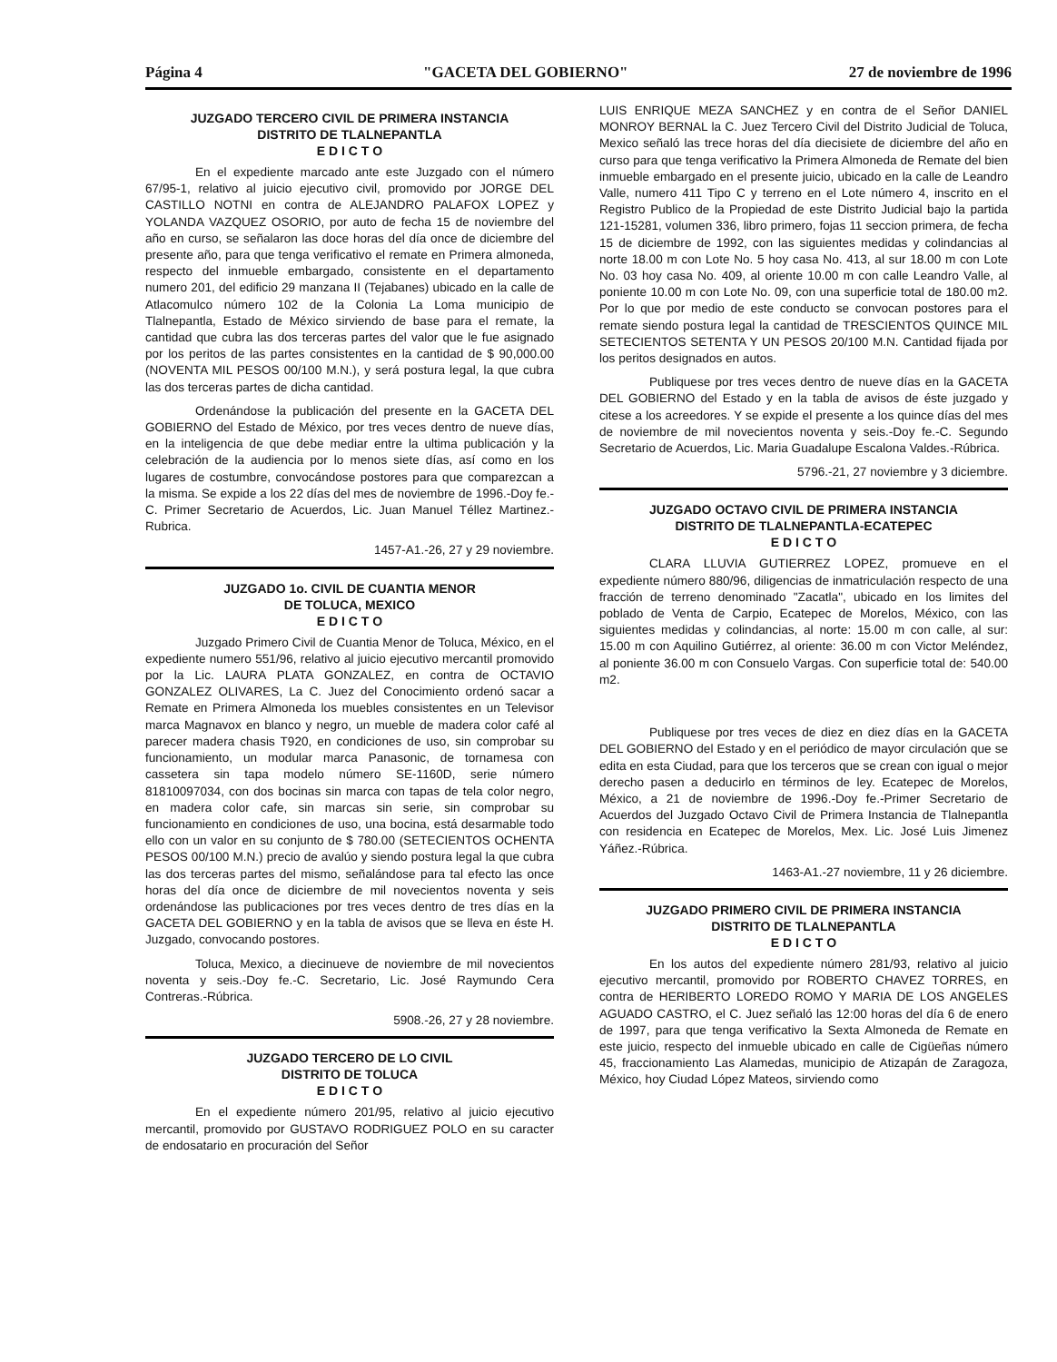Página 4 "GACETA DEL GOBIERNO" 27 de noviembre de 1996
JUZGADO TERCERO CIVIL DE PRIMERA INSTANCIA
DISTRITO DE TLALNEPANTLA
E D I C T O
En el expediente marcado ante este Juzgado con el número 67/95-1, relativo al juicio ejecutivo civil, promovido por JORGE DEL CASTILLO NOTNI en contra de ALEJANDRO PALAFOX LOPEZ y YOLANDA VAZQUEZ OSORIO, por auto de fecha 15 de noviembre del año en curso, se señalaron las doce horas del día once de diciembre del presente año, para que tenga verificativo el remate en Primera almoneda, respecto del inmueble embargado, consistente en el departamento numero 201, del edificio 29 manzana II (Tejabanes) ubicado en la calle de Atlacomulco número 102 de la Colonia La Loma municipio de Tlalnepantla, Estado de México sirviendo de base para el remate, la cantidad que cubra las dos terceras partes del valor que le fue asignado por los peritos de las partes consistentes en la cantidad de $ 90,000.00 (NOVENTA MIL PESOS 00/100 M.N.), y será postura legal, la que cubra las dos terceras partes de dicha cantidad.
Ordenándose la publicación del presente en la GACETA DEL GOBIERNO del Estado de México, por tres veces dentro de nueve días, en la inteligencia de que debe mediar entre la ultima publicación y la celebración de la audiencia por lo menos siete días, así como en los lugares de costumbre, convocándose postores para que comparezcan a la misma. Se expide a los 22 días del mes de noviembre de 1996.-Doy fe.-C. Primer Secretario de Acuerdos, Lic. Juan Manuel Téllez Martinez.-Rubrica.
1457-A1.-26, 27 y 29 noviembre.
JUZGADO 1o. CIVIL DE CUANTIA MENOR
DE TOLUCA, MEXICO
E D I C T O
Juzgado Primero Civil de Cuantia Menor de Toluca, México, en el expediente numero 551/96, relativo al juicio ejecutivo mercantil promovido por la Lic. LAURA PLATA GONZALEZ, en contra de OCTAVIO GONZALEZ OLIVARES, La C. Juez del Conocimiento ordenó sacar a Remate en Primera Almoneda los muebles consistentes en un Televisor marca Magnavox en blanco y negro, un mueble de madera color café al parecer madera chasis T920, en condiciones de uso, sin comprobar su funcionamiento, un modular marca Panasonic, de tornamesa con cassetera sin tapa modelo número SE-1160D, serie número 81810097034, con dos bocinas sin marca con tapas de tela color negro, en madera color cafe, sin marcas sin serie, sin comprobar su funcionamiento en condiciones de uso, una bocina, está desarmable todo ello con un valor en su conjunto de $ 780.00 (SETECIENTOS OCHENTA PESOS 00/100 M.N.) precio de avalúo y siendo postura legal la que cubra las dos terceras partes del mismo, señalándose para tal efecto las once horas del día once de diciembre de mil novecientos noventa y seis ordenándose las publicaciones por tres veces dentro de tres días en la GACETA DEL GOBIERNO y en la tabla de avisos que se lleva en éste H. Juzgado, convocando postores.
Toluca, Mexico, a diecinueve de noviembre de mil novecientos noventa y seis.-Doy fe.-C. Secretario, Lic. José Raymundo Cera Contreras.-Rúbrica.
5908.-26, 27 y 28 noviembre.
JUZGADO TERCERO DE LO CIVIL
DISTRITO DE TOLUCA
E D I C T O
En el expediente número 201/95, relativo al juicio ejecutivo mercantil, promovido por GUSTAVO RODRIGUEZ POLO en su caracter de endosatario en procuración del Señor
LUIS ENRIQUE MEZA SANCHEZ y en contra de el Señor DANIEL MONROY BERNAL la C. Juez Tercero Civil del Distrito Judicial de Toluca, Mexico señaló las trece horas del día diecisiete de diciembre del año en curso para que tenga verificativo la Primera Almoneda de Remate del bien inmueble embargado en el presente juicio, ubicado en la calle de Leandro Valle, numero 411 Tipo C y terreno en el Lote número 4, inscrito en el Registro Publico de la Propiedad de este Distrito Judicial bajo la partida 121-15281, volumen 336, libro primero, fojas 11 seccion primera, de fecha 15 de diciembre de 1992, con las siguientes medidas y colindancias al norte 18.00 m con Lote No. 5 hoy casa No. 413, al sur 18.00 m con Lote No. 03 hoy casa No. 409, al oriente 10.00 m con calle Leandro Valle, al poniente 10.00 m con Lote No. 09, con una superficie total de 180.00 m2. Por lo que por medio de este conducto se convocan postores para el remate siendo postura legal la cantidad de TRESCIENTOS QUINCE MIL SETECIENTOS SETENTA Y UN PESOS 20/100 M.N. Cantidad fijada por los peritos designados en autos.
Publiquese por tres veces dentro de nueve días en la GACETA DEL GOBIERNO del Estado y en la tabla de avisos de éste juzgado y citese a los acreedores. Y se expide el presente a los quince días del mes de noviembre de mil novecientos noventa y seis.-Doy fe.-C. Segundo Secretario de Acuerdos, Lic. Maria Guadalupe Escalona Valdes.-Rúbrica.
5796.-21, 27 noviembre y 3 diciembre.
JUZGADO OCTAVO CIVIL DE PRIMERA INSTANCIA
DISTRITO DE TLALNEPANTLA-ECATEPEC
E D I C T O
CLARA LLUVIA GUTIERREZ LOPEZ, promueve en el expediente número 880/96, diligencias de inmatriculación respecto de una fracción de terreno denominado "Zacatla", ubicado en los limites del poblado de Venta de Carpio, Ecatepec de Morelos, México, con las siguientes medidas y colindancias, al norte: 15.00 m con calle, al sur: 15.00 m con Aquilino Gutiérrez, al oriente: 36.00 m con Victor Meléndez, al poniente 36.00 m con Consuelo Vargas. Con superficie total de: 540.00 m2.
Publiquese por tres veces de diez en diez días en la GACETA DEL GOBIERNO del Estado y en el periódico de mayor circulación que se edita en esta Ciudad, para que los terceros que se crean con igual o mejor derecho pasen a deducirlo en términos de ley. Ecatepec de Morelos, México, a 21 de noviembre de 1996.-Doy fe.-Primer Secretario de Acuerdos del Juzgado Octavo Civil de Primera Instancia de Tlalnepantla con residencia en Ecatepec de Morelos, Mex. Lic. José Luis Jimenez Yáñez.-Rúbrica.
1463-A1.-27 noviembre, 11 y 26 diciembre.
JUZGADO PRIMERO CIVIL DE PRIMERA INSTANCIA
DISTRITO DE TLALNEPANTLA
E D I C T O
En los autos del expediente número 281/93, relativo al juicio ejecutivo mercantil, promovido por ROBERTO CHAVEZ TORRES, en contra de HERIBERTO LOREDO ROMO Y MARIA DE LOS ANGELES AGUADO CASTRO, el C. Juez señaló las 12:00 horas del día 6 de enero de 1997, para que tenga verificativo la Sexta Almoneda de Remate en este juicio, respecto del inmueble ubicado en calle de Cigüeñas número 45, fraccionamiento Las Alamedas, municipio de Atizapán de Zaragoza, México, hoy Ciudad López Mateos, sirviendo como